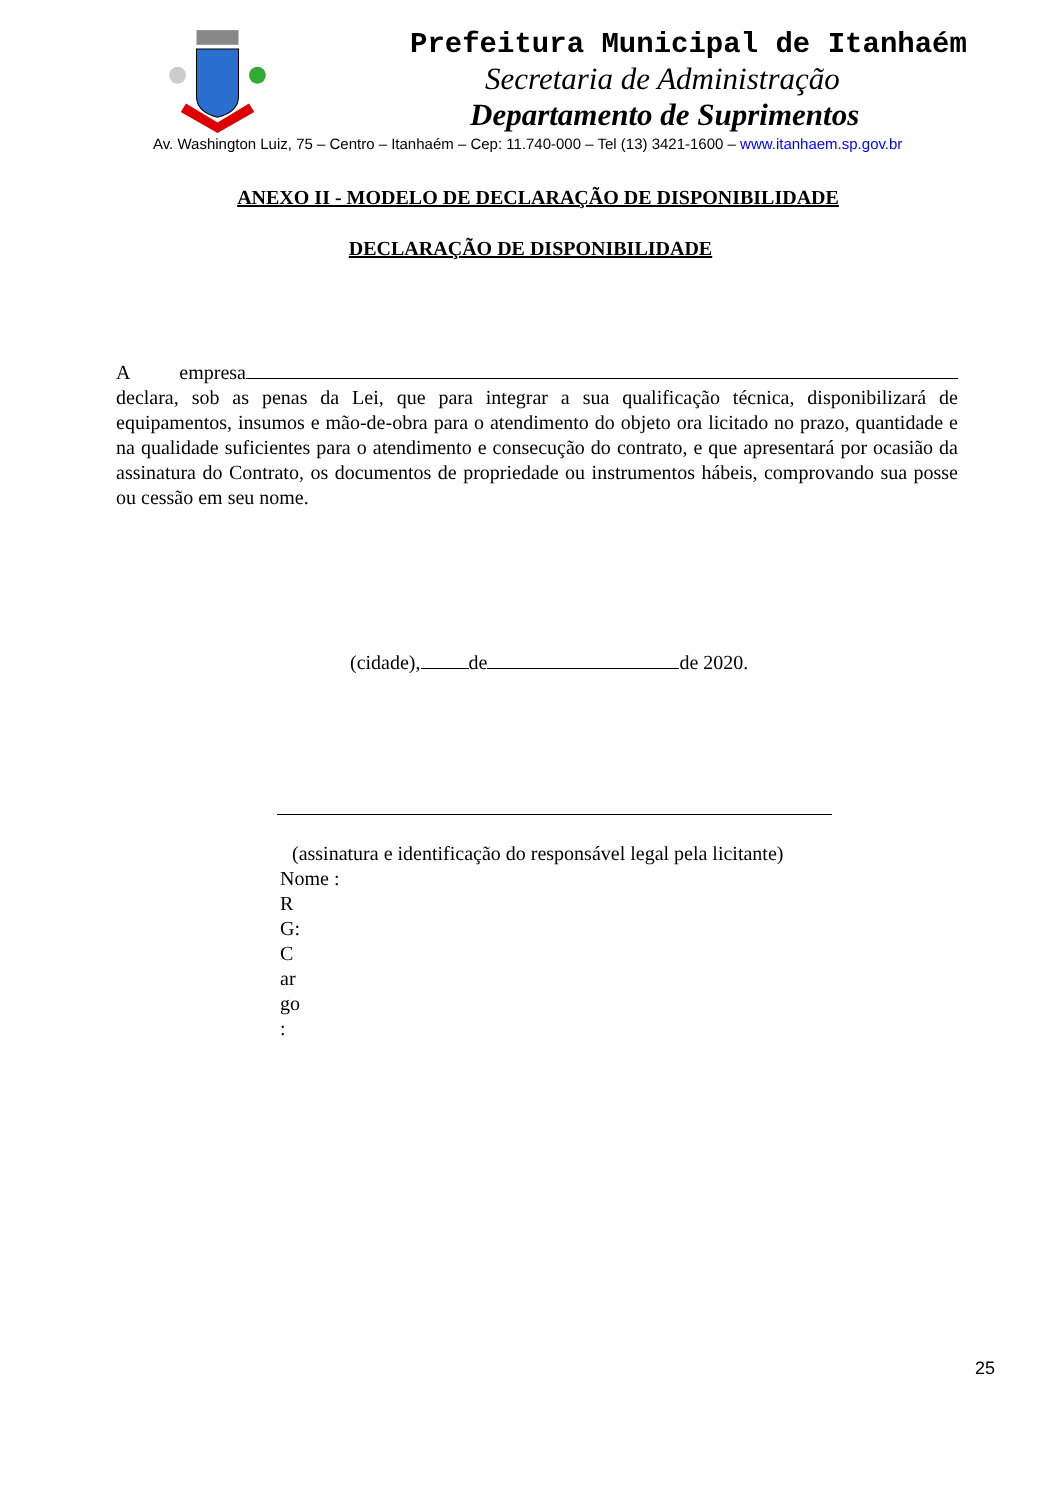Prefeitura Municipal de Itanhaém
Secretaria de Administração
Departamento de Suprimentos
Av. Washington Luiz, 75 – Centro – Itanhaém – Cep: 11.740-000 – Tel (13) 3421-1600 – www.itanhaem.sp.gov.br
ANEXO II - MODELO DE DECLARAÇÃO DE DISPONIBILIDADE
DECLARAÇÃO DE DISPONIBILIDADE
A empresa declara, sob as penas da Lei, que para integrar a sua qualificação técnica, disponibilizará de equipamentos, insumos e mão-de-obra para o atendimento do objeto ora licitado no prazo, quantidade e na qualidade suficientes para o atendimento e consecução do contrato, e que apresentará por ocasião da assinatura do Contrato, os documentos de propriedade ou instrumentos hábeis, comprovando sua posse ou cessão em seu nome.
(cidade), de de 2020.
(assinatura e identificação do responsável legal pela licitante)
Nome :
R
G:
C
ar
go
:
25